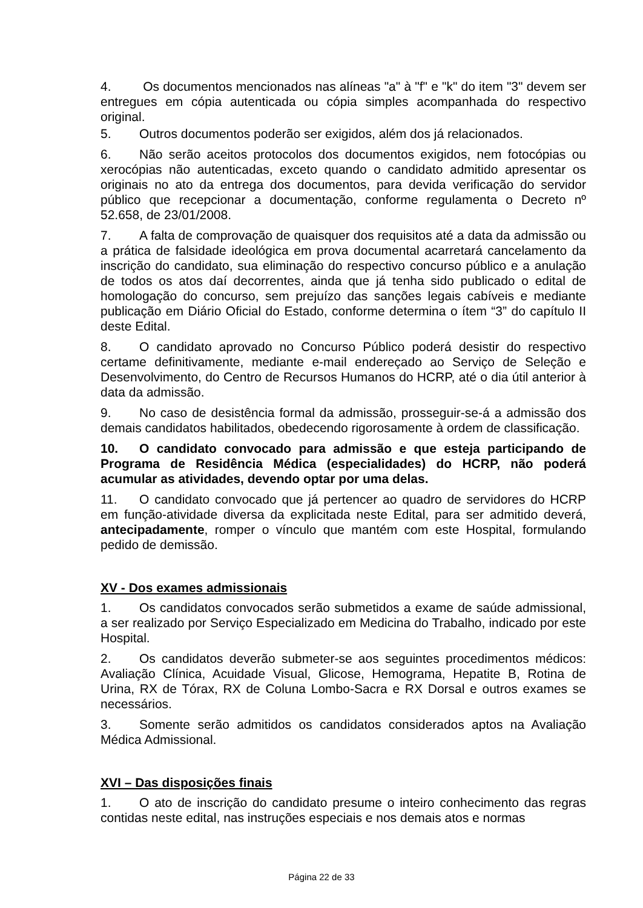4. Os documentos mencionados nas alíneas "a" à "f" e "k" do item "3" devem ser entregues em cópia autenticada ou cópia simples acompanhada do respectivo original.
5. Outros documentos poderão ser exigidos, além dos já relacionados.
6. Não serão aceitos protocolos dos documentos exigidos, nem fotocópias ou xerocópias não autenticadas, exceto quando o candidato admitido apresentar os originais no ato da entrega dos documentos, para devida verificação do servidor público que recepcionar a documentação, conforme regulamenta o Decreto nº 52.658, de 23/01/2008.
7. A falta de comprovação de quaisquer dos requisitos até a data da admissão ou a prática de falsidade ideológica em prova documental acarretará cancelamento da inscrição do candidato, sua eliminação do respectivo concurso público e a anulação de todos os atos daí decorrentes, ainda que já tenha sido publicado o edital de homologação do concurso, sem prejuízo das sanções legais cabíveis e mediante publicação em Diário Oficial do Estado, conforme determina o ítem “3” do capítulo II deste Edital.
8. O candidato aprovado no Concurso Público poderá desistir do respectivo certame definitivamente, mediante e-mail endereçado ao Serviço de Seleção e Desenvolvimento, do Centro de Recursos Humanos do HCRP, até o dia útil anterior à data da admissão.
9. No caso de desistência formal da admissão, prosseguir-se-á a admissão dos demais candidatos habilitados, obedecendo rigorosamente à ordem de classificação.
10. O candidato convocado para admissão e que esteja participando de Programa de Residência Médica (especialidades) do HCRP, não poderá acumular as atividades, devendo optar por uma delas.
11. O candidato convocado que já pertencer ao quadro de servidores do HCRP em função-atividade diversa da explicitada neste Edital, para ser admitido deverá, antecipadamente, romper o vínculo que mantém com este Hospital, formulando pedido de demissão.
XV - Dos exames admissionais
1. Os candidatos convocados serão submetidos a exame de saúde admissional, a ser realizado por Serviço Especializado em Medicina do Trabalho, indicado por este Hospital.
2. Os candidatos deverão submeter-se aos seguintes procedimentos médicos: Avaliação Clínica, Acuidade Visual, Glicose, Hemograma, Hepatite B, Rotina de Urina, RX de Tórax, RX de Coluna Lombo-Sacra e RX Dorsal e outros exames se necessários.
3. Somente serão admitidos os candidatos considerados aptos na Avaliação Médica Admissional.
XVI – Das disposições finais
1. O ato de inscrição do candidato presume o inteiro conhecimento das regras contidas neste edital, nas instruções especiais e nos demais atos e normas
Página 22 de 33